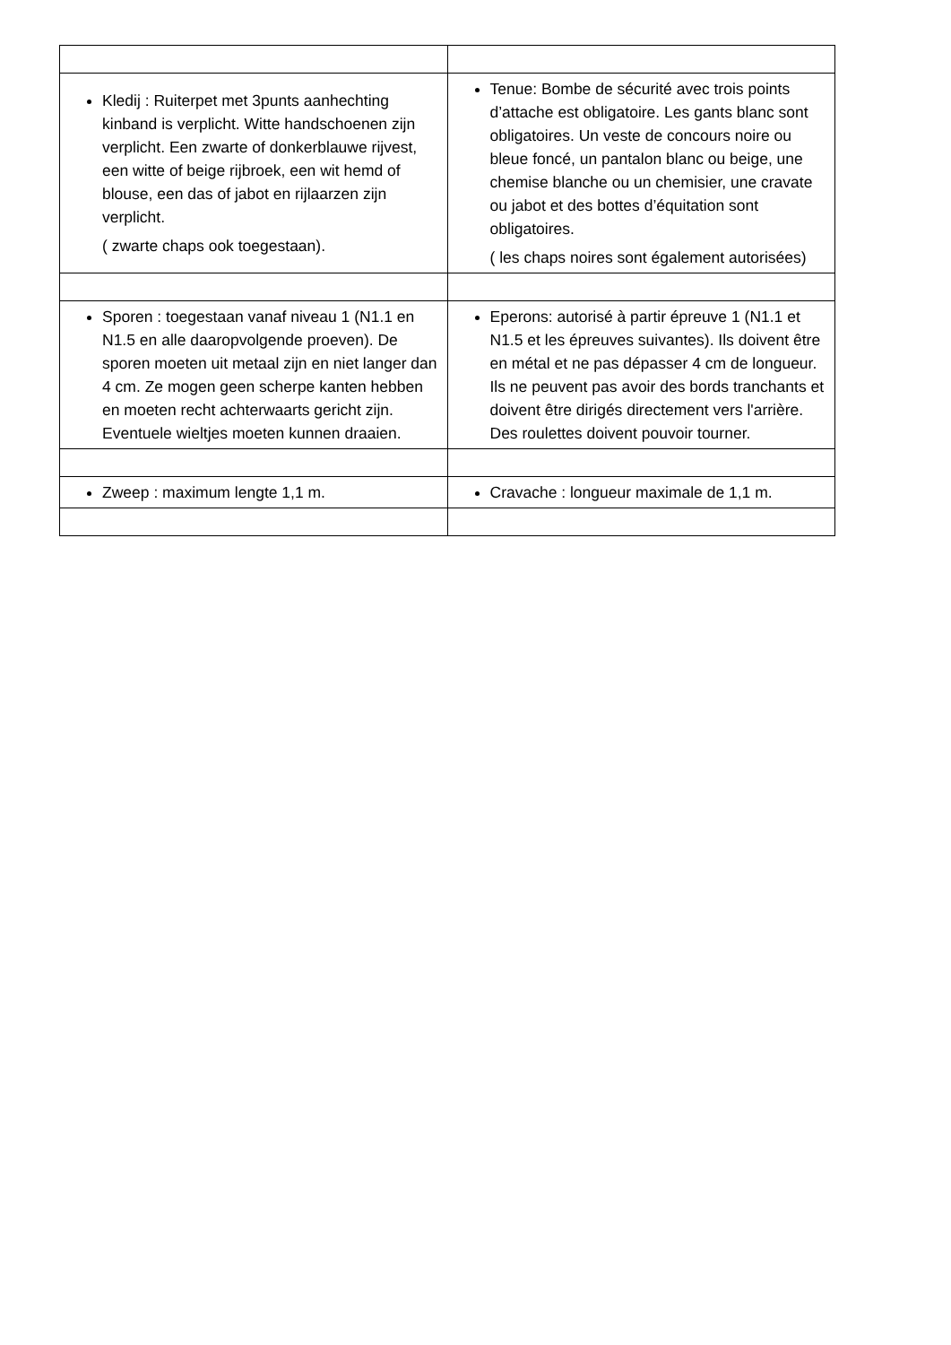| Kledij : Ruiterpet met 3punts aanhechting kinband is verplicht. Witte handschoenen zijn verplicht. Een zwarte of donkerblauwe rijvest, een witte of beige rijbroek, een wit hemd of blouse, een das of jabot en rijlaarzen zijn verplicht. ( zwarte chaps ook toegestaan). | Tenue: Bombe de sécurité avec trois points d’attache est obligatoire. Les gants blanc sont obligatoires. Un veste de concours noire ou bleue foncé, un pantalon blanc ou beige, une chemise blanche ou un chemisier, une cravate ou jabot et des bottes d’équitation sont obligatoires. ( les chaps noires sont également autorisées) |
| Sporen : toegestaan vanaf niveau 1 (N1.1 en N1.5 en alle daaropvolgende proeven). De sporen moeten uit metaal zijn en niet langer dan 4 cm. Ze mogen geen scherpe kanten hebben en moeten recht achterwaarts gericht zijn. Eventuele wieltjes moeten kunnen draaien. | Eperons: autorisé à partir épreuve 1 (N1.1 et N1.5 et les épreuves suivantes). Ils doivent être en métal et ne pas dépasser 4 cm de longueur. Ils ne peuvent pas avoir des bords tranchants et doivent être dirigés directement vers l'arrière. Des roulettes doivent pouvoir tourner. |
| Zweep : maximum lengte 1,1 m. | Cravache : longueur maximale de 1,1 m. |